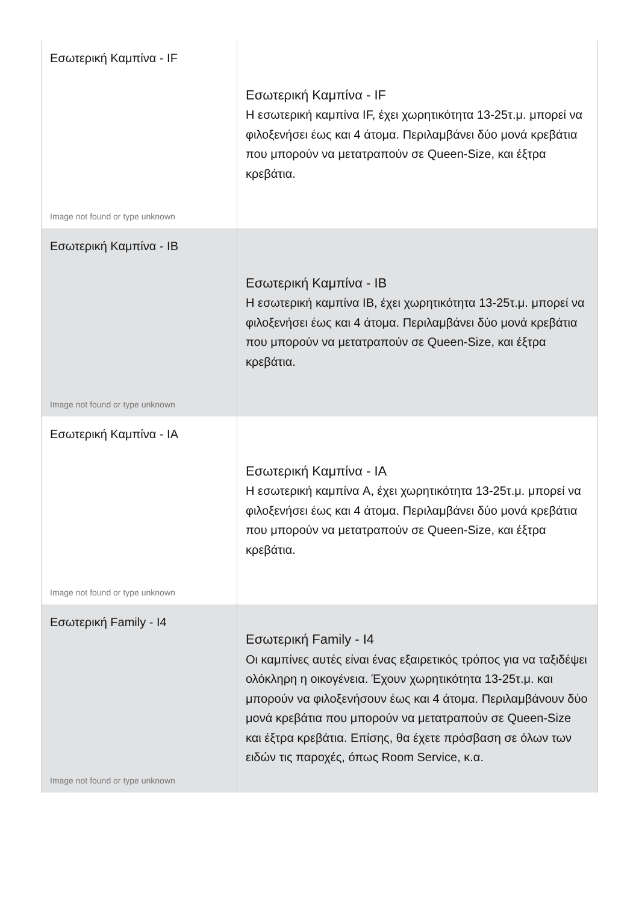| Εσωτερική Καμπίνα - IF Image not found or type unknown | Εσωτερική Καμπίνα - IF Η εσωτερική καμπίνα IF, έχει χωρητικότητα 13-25τ.μ. μπορεί να φιλοξενήσει έως και 4 άτομα. Περιλαμβάνει δύο μονά κρεβάτια που μπορούν να μετατραπούν σε Queen-Size, και έξτρα κρεβάτια. |
| Εσωτερική Καμπίνα - IB Image not found or type unknown | Εσωτερική Καμπίνα - IB Η εσωτερική καμπίνα IB, έχει χωρητικότητα 13-25τ.μ. μπορεί να φιλοξενήσει έως και 4 άτομα. Περιλαμβάνει δύο μονά κρεβάτια που μπορούν να μετατραπούν σε Queen-Size, και έξτρα κρεβάτια. |
| Εσωτερική Καμπίνα - IA Image not found or type unknown | Εσωτερική Καμπίνα - IA Η εσωτερική καμπίνα A, έχει χωρητικότητα 13-25τ.μ. μπορεί να φιλοξενήσει έως και 4 άτομα. Περιλαμβάνει δύο μονά κρεβάτια που μπορούν να μετατραπούν σε Queen-Size, και έξτρα κρεβάτια. |
| Εσωτερική Family - I4 Image not found or type unknown | Εσωτερική Family - I4 Οι καμπίνες αυτές είναι ένας εξαιρετικός τρόπος για να ταξιδέψει ολόκληρη η οικογένεια. Έχουν χωρητικότητα 13-25τ.μ. και μπορούν να φιλοξενήσουν έως και 4 άτομα. Περιλαμβάνουν δύο μονά κρεβάτια που μπορούν να μετατραπούν σε Queen-Size και έξτρα κρεβάτια. Επίσης, θα έχετε πρόσβαση σε όλων των ειδών τις παροχές, όπως Room Service, κ.α. |